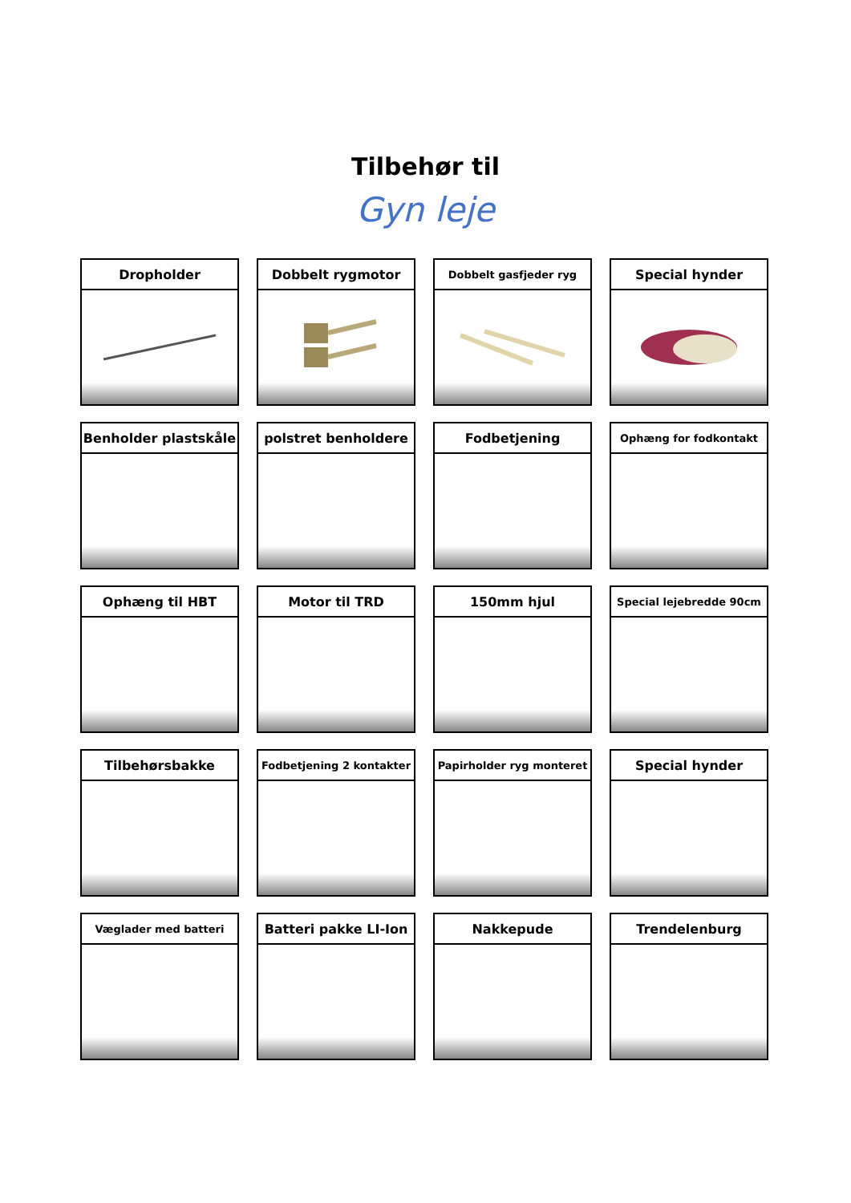Tilbehør til
Gyn leje
Dropholder
Dobbelt rygmotor
Dobbelt gasfjeder ryg
Special hynder
Benholder plastskåle
polstret benholdere
Fodbetjening
Ophæng for fodkontakt
Ophæng til HBT
Motor til TRD
150mm hjul
Special lejebredde 90cm
Tilbehørsbakke
Fodbetjening 2 kontakter
Papirholder ryg monteret
Special hynder
Væglader med batteri
Batteri pakke LI-Ion
Nakkepude
Trendelenburg